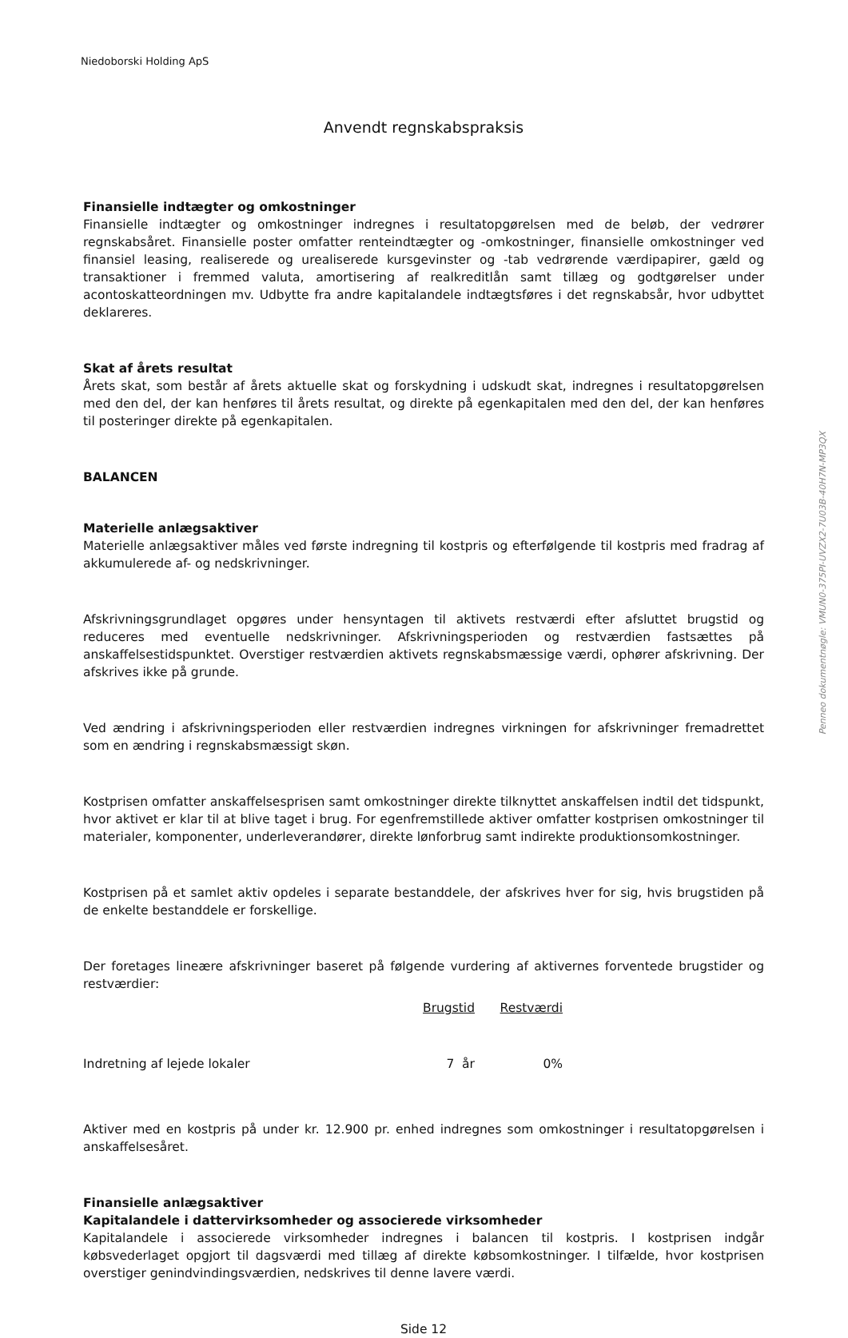Niedoborski Holding ApS
Anvendt regnskabspraksis
Finansielle indtægter og omkostninger
Finansielle indtægter og omkostninger indregnes i resultatopgørelsen med de beløb, der vedrører regnskabsåret. Finansielle poster omfatter renteindtægter og -omkostninger, finansielle omkostninger ved finansiel leasing, realiserede og urealiserede kursgevinster og -tab vedrørende værdipapirer, gæld og transaktioner i fremmed valuta, amortisering af realkreditlån samt tillæg og godtgørelser under acontoskatteordningen mv. Udbytte fra andre kapitalandele indtægtsføres i det regnskabsår, hvor udbyttet deklareres.
Skat af årets resultat
Årets skat, som består af årets aktuelle skat og forskydning i udskudt skat, indregnes i resultatopgørelsen med den del, der kan henføres til årets resultat, og direkte på egenkapitalen med den del, der kan henføres til posteringer direkte på egenkapitalen.
BALANCEN
Materielle anlægsaktiver
Materielle anlægsaktiver måles ved første indregning til kostpris og efterfølgende til kostpris med fradrag af akkumulerede af- og nedskrivninger.
Afskrivningsgrundlaget opgøres under hensyntagen til aktivets restværdi efter afsluttet brugstid og reduceres med eventuelle nedskrivninger. Afskrivningsperioden og restværdien fastsættes på anskaffelsestidspunktet. Overstiger restværdien aktivets regnskabsmæssige værdi, ophører afskrivning. Der afskrives ikke på grunde.
Ved ændring i afskrivningsperioden eller restværdien indregnes virkningen for afskrivninger fremadrettet som en ændring i regnskabsmæssigt skøn.
Kostprisen omfatter anskaffelsesprisen samt omkostninger direkte tilknyttet anskaffelsen indtil det tidspunkt, hvor aktivet er klar til at blive taget i brug. For egenfremstillede aktiver omfatter kostprisen omkostninger til materialer, komponenter, underleverandører, direkte lønforbrug samt indirekte produktionsomkostninger.
Kostprisen på et samlet aktiv opdeles i separate bestanddele, der afskrives hver for sig, hvis brugstiden på de enkelte bestanddele er forskellige.
Der foretages lineære afskrivninger baseret på følgende vurdering af aktivernes forventede brugstider og restværdier:
| | Brugstid | Restværdi |
| Indretning af lejede lokaler | 7 år | 0% |
Aktiver med en kostpris på under kr. 12.900 pr. enhed indregnes som omkostninger i resultatopgørelsen i anskaffelsesåret.
Finansielle anlægsaktiver
Kapitalandele i dattervirksomheder og associerede virksomheder
Kapitalandele i associerede virksomheder indregnes i balancen til kostpris. I kostprisen indgår købsvederlaget opgjort til dagsværdi med tillæg af direkte købsomkostninger. I tilfælde, hvor kostprisen overstiger genindvindingsværdien, nedskrives til denne lavere værdi.
Side 12
Penneo dokumentnøgle: VMUN0-375PI-UVZX2-7U03B-40H7N-MP3QX